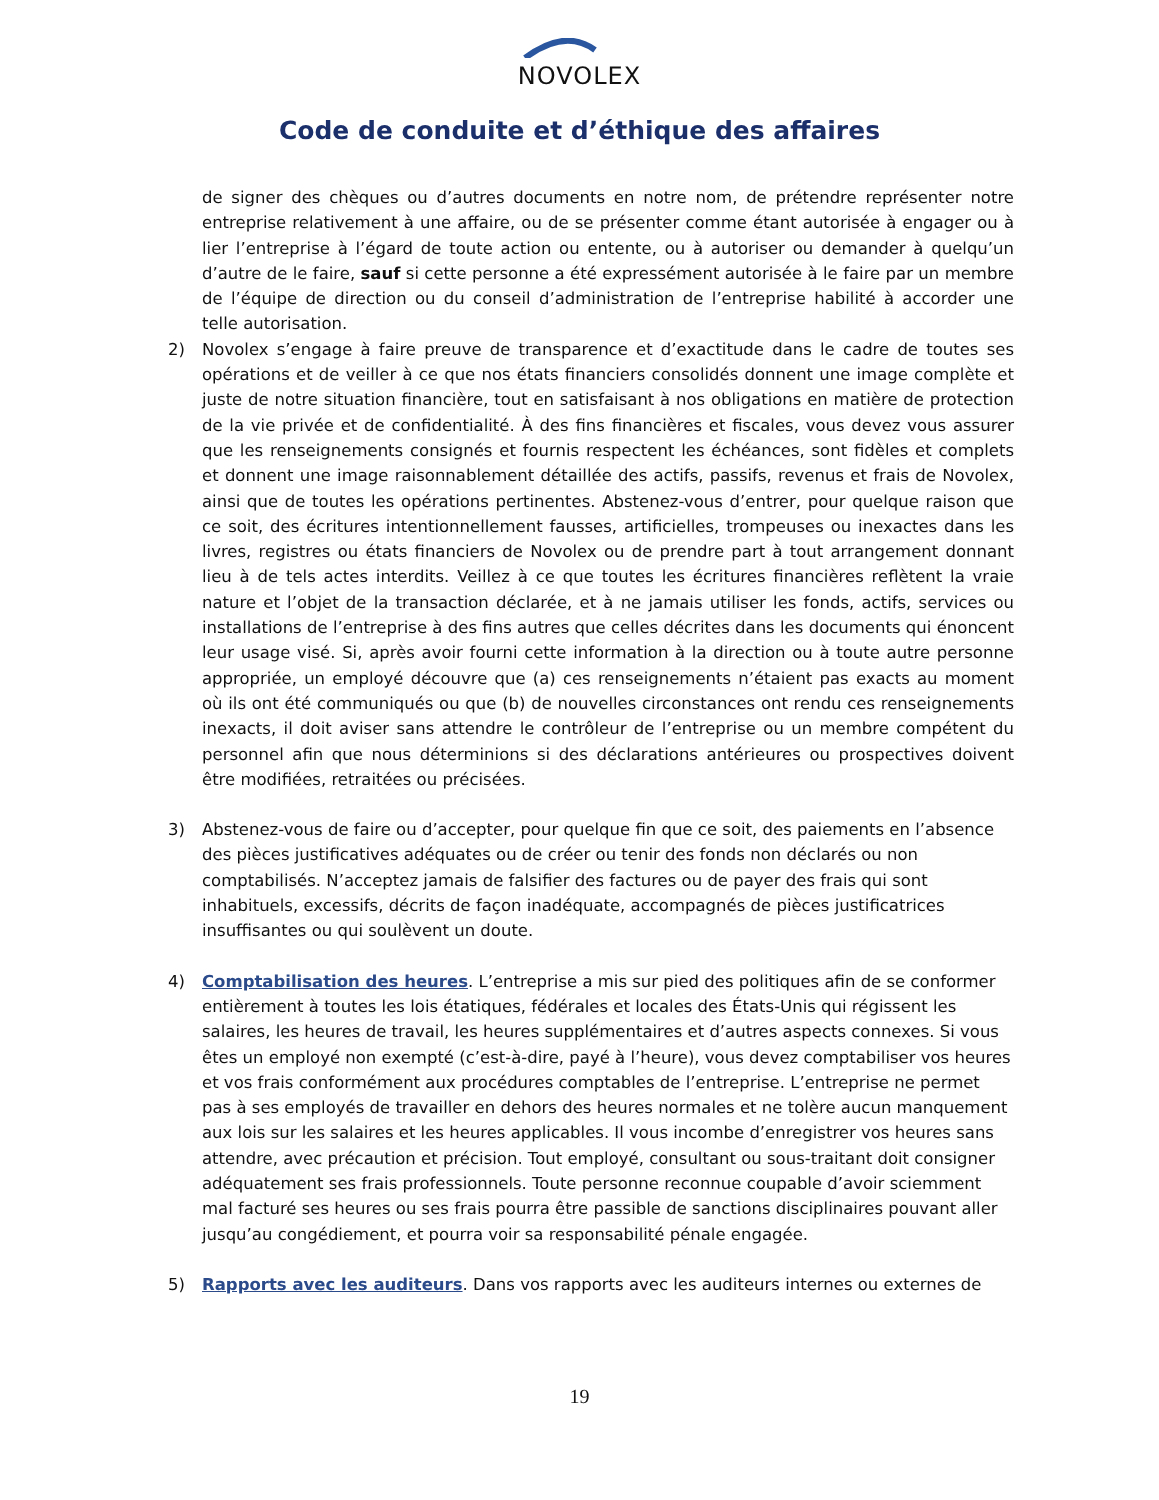NOVOLEX
Code de conduite et d’éthique des affaires
de signer des chèques ou d’autres documents en notre nom, de prétendre représenter notre entreprise relativement à une affaire, ou de se présenter comme étant autorisée à engager ou à lier l’entreprise à l’égard de toute action ou entente, ou à autoriser ou demander à quelqu’un d’autre de le faire, sauf si cette personne a été expressément autorisée à le faire par un membre de l’équipe de direction ou du conseil d’administration de l’entreprise habilité à accorder une telle autorisation.
2) Novolex s’engage à faire preuve de transparence et d’exactitude dans le cadre de toutes ses opérations et de veiller à ce que nos états financiers consolidés donnent une image complète et juste de notre situation financière, tout en satisfaisant à nos obligations en matière de protection de la vie privée et de confidentialité. À des fins financières et fiscales, vous devez vous assurer que les renseignements consignés et fournis respectent les échéances, sont fidèles et complets et donnent une image raisonnablement détaillée des actifs, passifs, revenus et frais de Novolex, ainsi que de toutes les opérations pertinentes. Abstenez-vous d’entrer, pour quelque raison que ce soit, des écritures intentionnellement fausses, artificielles, trompeuses ou inexactes dans les livres, registres ou états financiers de Novolex ou de prendre part à tout arrangement donnant lieu à de tels actes interdits. Veillez à ce que toutes les écritures financières reflètent la vraie nature et l’objet de la transaction déclarée, et à ne jamais utiliser les fonds, actifs, services ou installations de l’entreprise à des fins autres que celles décrites dans les documents qui énoncent leur usage visé. Si, après avoir fourni cette information à la direction ou à toute autre personne appropriée, un employé découvre que (a) ces renseignements n’étaient pas exacts au moment où ils ont été communiqués ou que (b) de nouvelles circonstances ont rendu ces renseignements inexacts, il doit aviser sans attendre le contrôleur de l’entreprise ou un membre compétent du personnel afin que nous déterminions si des déclarations antérieures ou prospectives doivent être modifiées, retraitées ou précisées.
3) Abstenez-vous de faire ou d’accepter, pour quelque fin que ce soit, des paiements en l’absence des pièces justificatives adéquates ou de créer ou tenir des fonds non déclarés ou non comptabilisés. N’acceptez jamais de falsifier des factures ou de payer des frais qui sont inhabituels, excessifs, décrits de façon inadéquate, accompagnés de pièces justificatrices insuffisantes ou qui soulèvent un doute.
4) Comptabilisation des heures. L’entreprise a mis sur pied des politiques afin de se conformer entièrement à toutes les lois étatiques, fédérales et locales des États-Unis qui régissent les salaires, les heures de travail, les heures supplémentaires et d’autres aspects connexes. Si vous êtes un employé non exempté (c’est-à-dire, payé à l’heure), vous devez comptabiliser vos heures et vos frais conformément aux procédures comptables de l’entreprise. L’entreprise ne permet pas à ses employés de travailler en dehors des heures normales et ne tolère aucun manquement aux lois sur les salaires et les heures applicables. Il vous incombe d’enregistrer vos heures sans attendre, avec précaution et précision. Tout employé, consultant ou sous-traitant doit consigner adéquatement ses frais professionnels. Toute personne reconnue coupable d’avoir sciemment mal facturé ses heures ou ses frais pourra être passible de sanctions disciplinaires pouvant aller jusqu’au congédiement, et pourra voir sa responsabilité pénale engagée.
5) Rapports avec les auditeurs. Dans vos rapports avec les auditeurs internes ou externes de
19